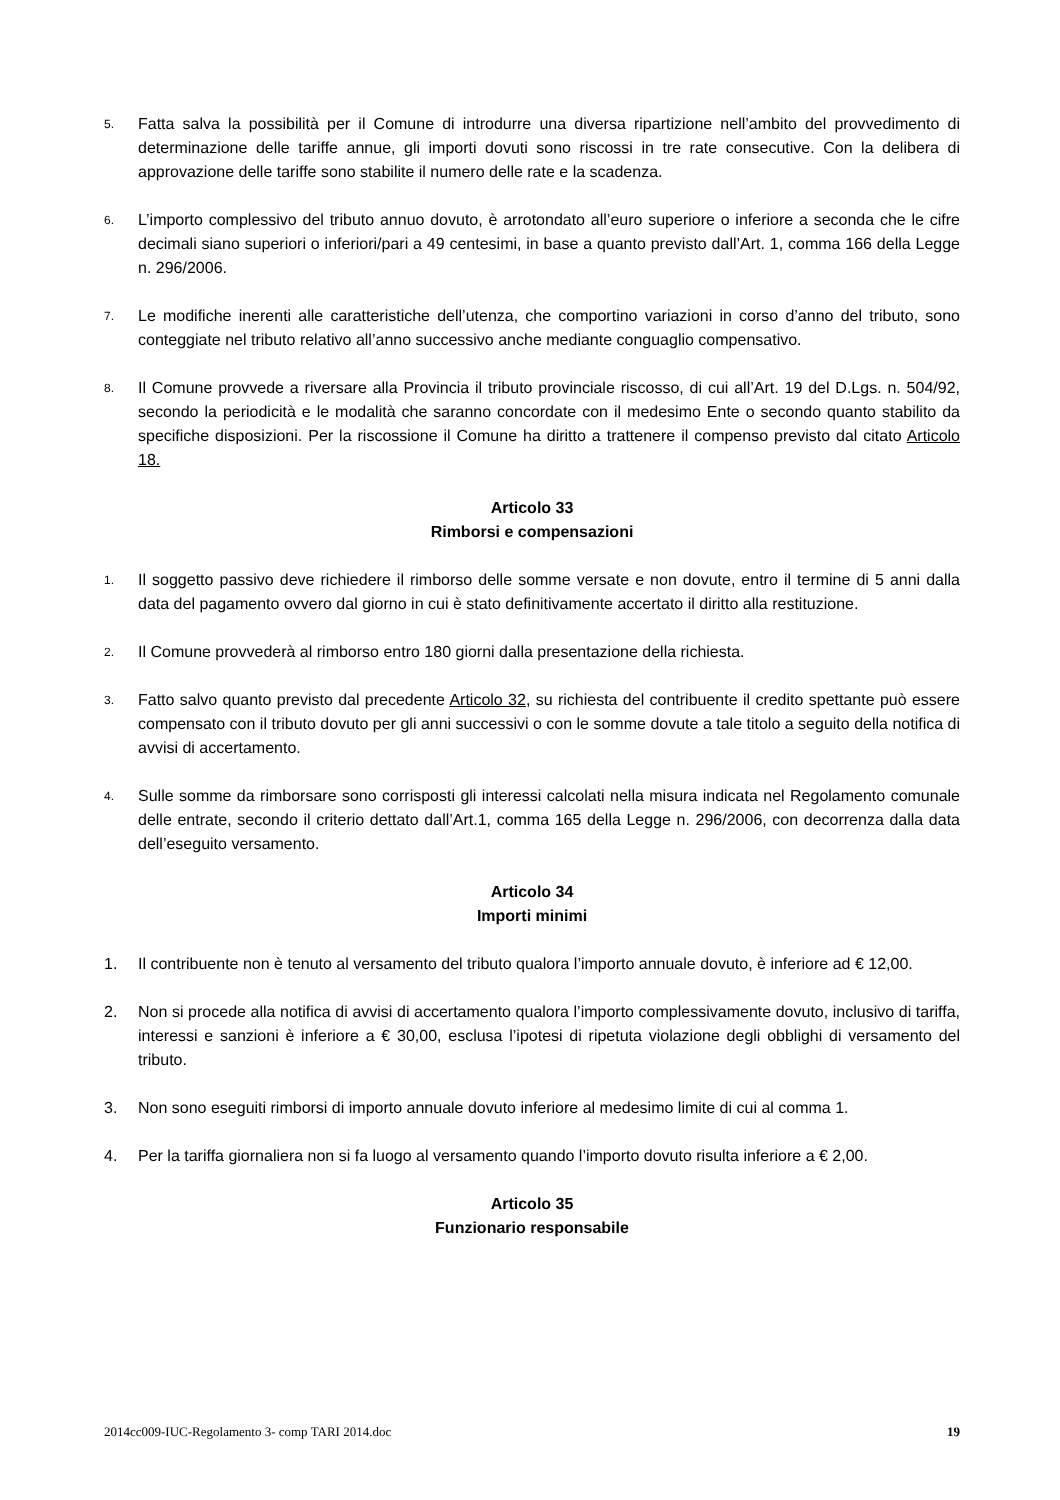5. Fatta salva la possibilità per il Comune di introdurre una diversa ripartizione nell’ambito del provvedimento di determinazione delle tariffe annue, gli importi dovuti sono riscossi in tre rate consecutive. Con la delibera di approvazione delle tariffe sono stabilite il numero delle rate e la scadenza.
6. L’importo complessivo del tributo annuo dovuto, è arrotondato all’euro superiore o inferiore a seconda che le cifre decimali siano superiori o inferiori/pari a 49 centesimi, in base a quanto previsto dall’Art. 1, comma 166 della Legge n. 296/2006.
7. Le modifiche inerenti alle caratteristiche dell’utenza, che comportino variazioni in corso d’anno del tributo, sono conteggiate nel tributo relativo all’anno successivo anche mediante conguaglio compensativo.
8. Il Comune provvede a riversare alla Provincia il tributo provinciale riscosso, di cui all’Art. 19 del D.Lgs. n. 504/92, secondo la periodicità e le modalità che saranno concordate con il medesimo Ente o secondo quanto stabilito da specifiche disposizioni. Per la riscossione il Comune ha diritto a trattenere il compenso previsto dal citato Articolo 18.
Articolo 33
Rimborsi e compensazioni
1. Il soggetto passivo deve richiedere il rimborso delle somme versate e non dovute, entro il termine di 5 anni dalla data del pagamento ovvero dal giorno in cui è stato definitivamente accertato il diritto alla restituzione.
2. Il Comune provvederà al rimborso entro 180 giorni dalla presentazione della richiesta.
3. Fatto salvo quanto previsto dal precedente Articolo 32, su richiesta del contribuente il credito spettante può essere compensato con il tributo dovuto per gli anni successivi o con le somme dovute a tale titolo a seguito della notifica di avvisi di accertamento.
4. Sulle somme da rimborsare sono corrisposti gli interessi calcolati nella misura indicata nel Regolamento comunale delle entrate, secondo il criterio dettato dall’Art.1, comma 165 della Legge n. 296/2006, con decorrenza dalla data dell’eseguito versamento.
Articolo 34
Importi minimi
1. Il contribuente non è tenuto al versamento del tributo qualora l’importo annuale dovuto, è inferiore ad € 12,00.
2. Non si procede alla notifica di avvisi di accertamento qualora l’importo complessivamente dovuto, inclusivo di tariffa, interessi e sanzioni è inferiore a € 30,00, esclusa l’ipotesi di ripetuta violazione degli obblighi di versamento del tributo.
3. Non sono eseguiti rimborsi di importo annuale dovuto inferiore al medesimo limite di cui al comma 1.
4. Per la tariffa giornaliera non si fa luogo al versamento quando l’importo dovuto risulta inferiore a € 2,00.
Articolo 35
Funzionario responsabile
2014cc009-IUC-Regolamento 3- comp TARI 2014.doc 19